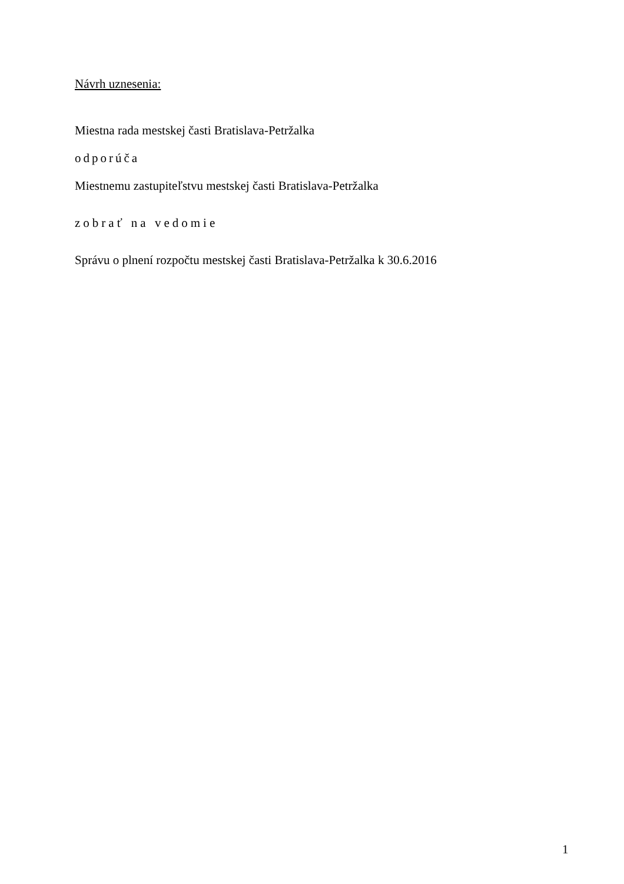Návrh uznesenia:
Miestna rada mestskej časti Bratislava-Petržalka
odporúča
Miestnemu zastupiteľstvu mestskej časti Bratislava-Petržalka
zobrať na vedomie
Správu o plnení rozpočtu mestskej časti Bratislava-Petržalka k 30.6.2016
1